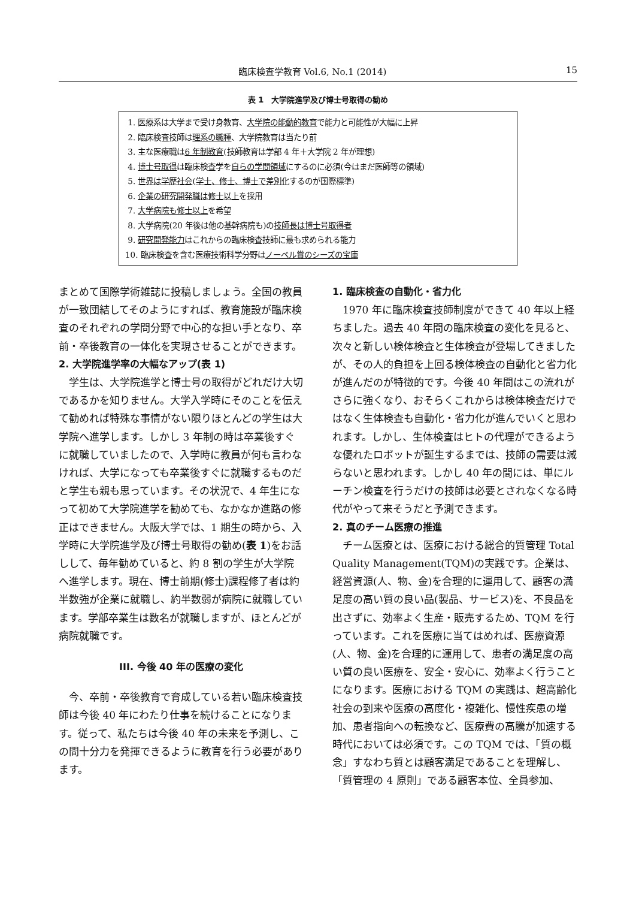臨床検査学教育 Vol.6, No.1 (2014) 15
表 1　大学院進学及び博士号取得の勧め
1. 医療系は大学まで受け身教育、大学院の能動的教育で能力と可能性が大幅に上昇
2. 臨床検査技師は理系の職種、大学院教育は当たり前
3. 主な医療職は6 年制教育(技師教育は学部 4 年＋大学院 2 年が理想)
4. 博士号取得は臨床検査学を自らの学問領域にするのに必須(今はまだ医師等の領域)
5. 世界は学歴社会(学士、修士、博士で差別化するのが国際標準)
6. 企業の研究開発職は修士以上を採用
7. 大学病院も修士以上を希望
8. 大学病院(20 年後は他の基幹病院も)の技師長は博士号取得者
9. 研究開発能力はこれからの臨床検査技師に最も求められる能力
10. 臨床検査を含む医療技術科学分野はノーベル賞のシーズの宝庫
まとめて国際学術雑誌に投稿しましょう。全国の教員が一致団結してそのようにすれば、教育施設が臨床検査のそれぞれの学問分野で中心的な担い手となり、卒前・卒後教育の一体化を実現させることができます。
2. 大学院進学率の大幅なアップ(表 1)
学生は、大学院進学と博士号の取得がどれだけ大切であるかを知りません。大学入学時にそのことを伝えて勧めれば特殊な事情がない限りほとんどの学生は大学院へ進学します。しかし 3 年制の時は卒業後すぐに就職していましたので、入学時に教員が何も言わなければ、大学になっても卒業後すぐに就職するものだと学生も親も思っています。その状況で、4 年生になって初めて大学院進学を勧めても、なかなか進路の修正はできません。大阪大学では、1 期生の時から、入学時に大学院進学及び博士号取得の勧め(表 1)をお話しして、毎年勧めていると、約 8 割の学生が大学院へ進学します。現在、博士前期(修士)課程修了者は約半数強が企業に就職し、約半数弱が病院に就職しています。学部卒業生は数名が就職しますが、ほとんどが病院就職です。
III. 今後 40 年の医療の変化
今、卒前・卒後教育で育成している若い臨床検査技師は今後 40 年にわたり仕事を続けることになります。従って、私たちは今後 40 年の未来を予測し、この間十分力を発揮できるように教育を行う必要があります。
1. 臨床検査の自動化・省力化
1970 年に臨床検査技師制度ができて 40 年以上経ちました。過去 40 年間の臨床検査の変化を見ると、次々と新しい検体検査と生体検査が登場してきましたが、その人的負担を上回る検体検査の自動化と省力化が進んだのが特徴的です。今後 40 年間はこの流れがさらに強くなり、おそらくこれからは検体検査だけではなく生体検査も自動化・省力化が進んでいくと思われます。しかし、生体検査はヒトの代理ができるような優れたロボットが誕生するまでは、技師の需要は減らないと思われます。しかし 40 年の間には、単にルーチン検査を行うだけの技師は必要とされなくなる時代がやって来そうだと予測できます。
2. 真のチーム医療の推進
チーム医療とは、医療における総合的質管理 Total Quality Management(TQM)の実践です。企業は、経営資源(人、物、金)を合理的に運用して、顧客の満足度の高い質の良い品(製品、サービス)を、不良品を出さずに、効率よく生産・販売するため、TQM を行っています。これを医療に当てはめれば、医療資源(人、物、金)を合理的に運用して、患者の満足度の高い質の良い医療を、安全・安心に、効率よく行うことになります。医療における TQM の実践は、超高齢化社会の到来や医療の高度化・複雑化、慢性疾患の増加、患者指向への転換など、医療費の高騰が加速する時代においては必須です。この TQM では、「質の概念」すなわち質とは顧客満足であることを理解し、「質管理の 4 原則」である顧客本位、全員参加、